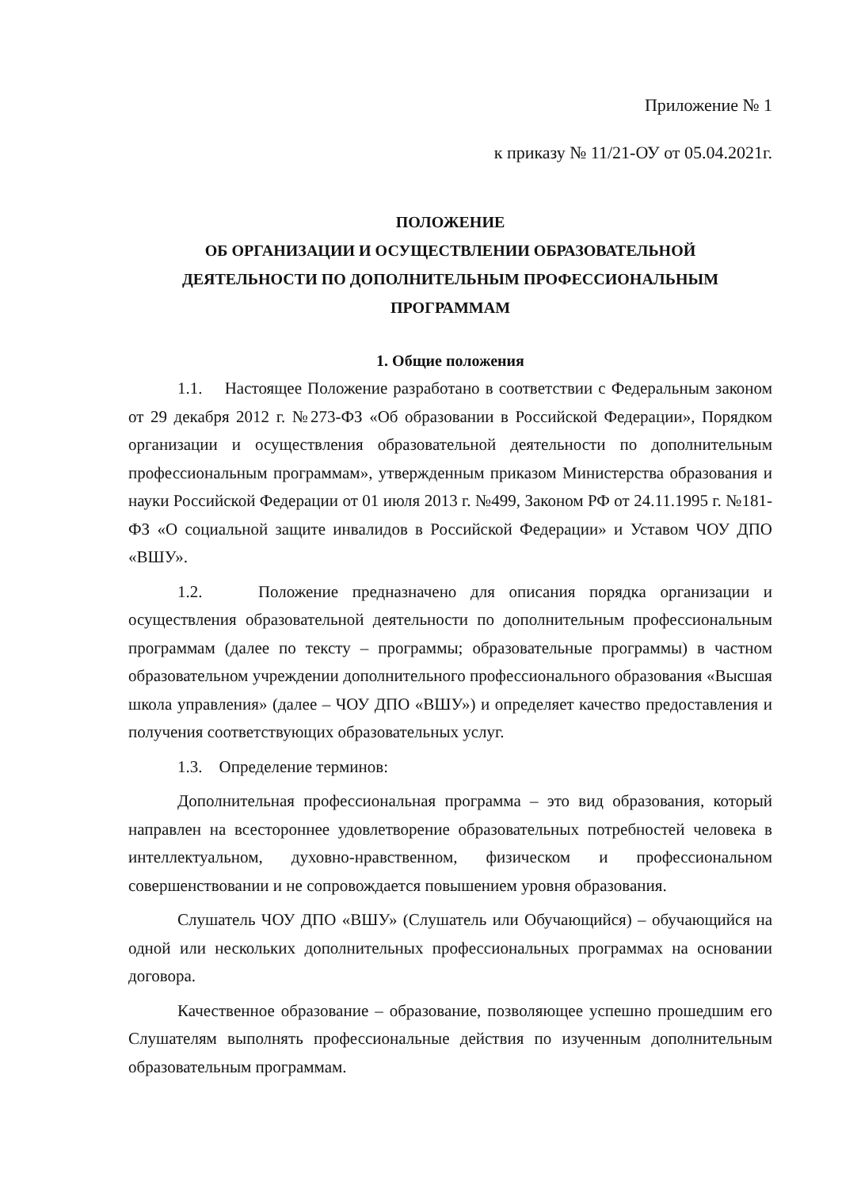Приложение № 1
к приказу № 11/21-ОУ от 05.04.2021г.
ПОЛОЖЕНИЕ
ОБ ОРГАНИЗАЦИИ И ОСУЩЕСТВЛЕНИИ ОБРАЗОВАТЕЛЬНОЙ
ДЕЯТЕЛЬНОСТИ ПО ДОПОЛНИТЕЛЬНЫМ ПРОФЕССИОНАЛЬНЫМ
ПРОГРАММАМ
1. Общие положения
1.1. Настоящее Положение разработано в соответствии с Федеральным законом от 29 декабря 2012 г. №273-ФЗ «Об образовании в Российской Федерации», Порядком организации и осуществления образовательной деятельности по дополнительным профессиональным программам», утвержденным приказом Министерства образования и науки Российской Федерации от 01 июля 2013 г. №499, Законом РФ от 24.11.1995 г. №181-ФЗ «О социальной защите инвалидов в Российской Федерации» и Уставом ЧОУ ДПО «ВШУ».
1.2. Положение предназначено для описания порядка организации и осуществления образовательной деятельности по дополнительным профессиональным программам (далее по тексту – программы; образовательные программы) в частном образовательном учреждении дополнительного профессионального образования «Высшая школа управления» (далее – ЧОУ ДПО «ВШУ») и определяет качество предоставления и получения соответствующих образовательных услуг.
1.3. Определение терминов:
Дополнительная профессиональная программа – это вид образования, который направлен на всестороннее удовлетворение образовательных потребностей человека в интеллектуальном, духовно-нравственном, физическом и профессиональном совершенствовании и не сопровождается повышением уровня образования.
Слушатель ЧОУ ДПО «ВШУ» (Слушатель или Обучающийся) – обучающийся на одной или нескольких дополнительных профессиональных программах на основании договора.
Качественное образование – образование, позволяющее успешно прошедшим его Слушателям выполнять профессиональные действия по изученным дополнительным образовательным программам.